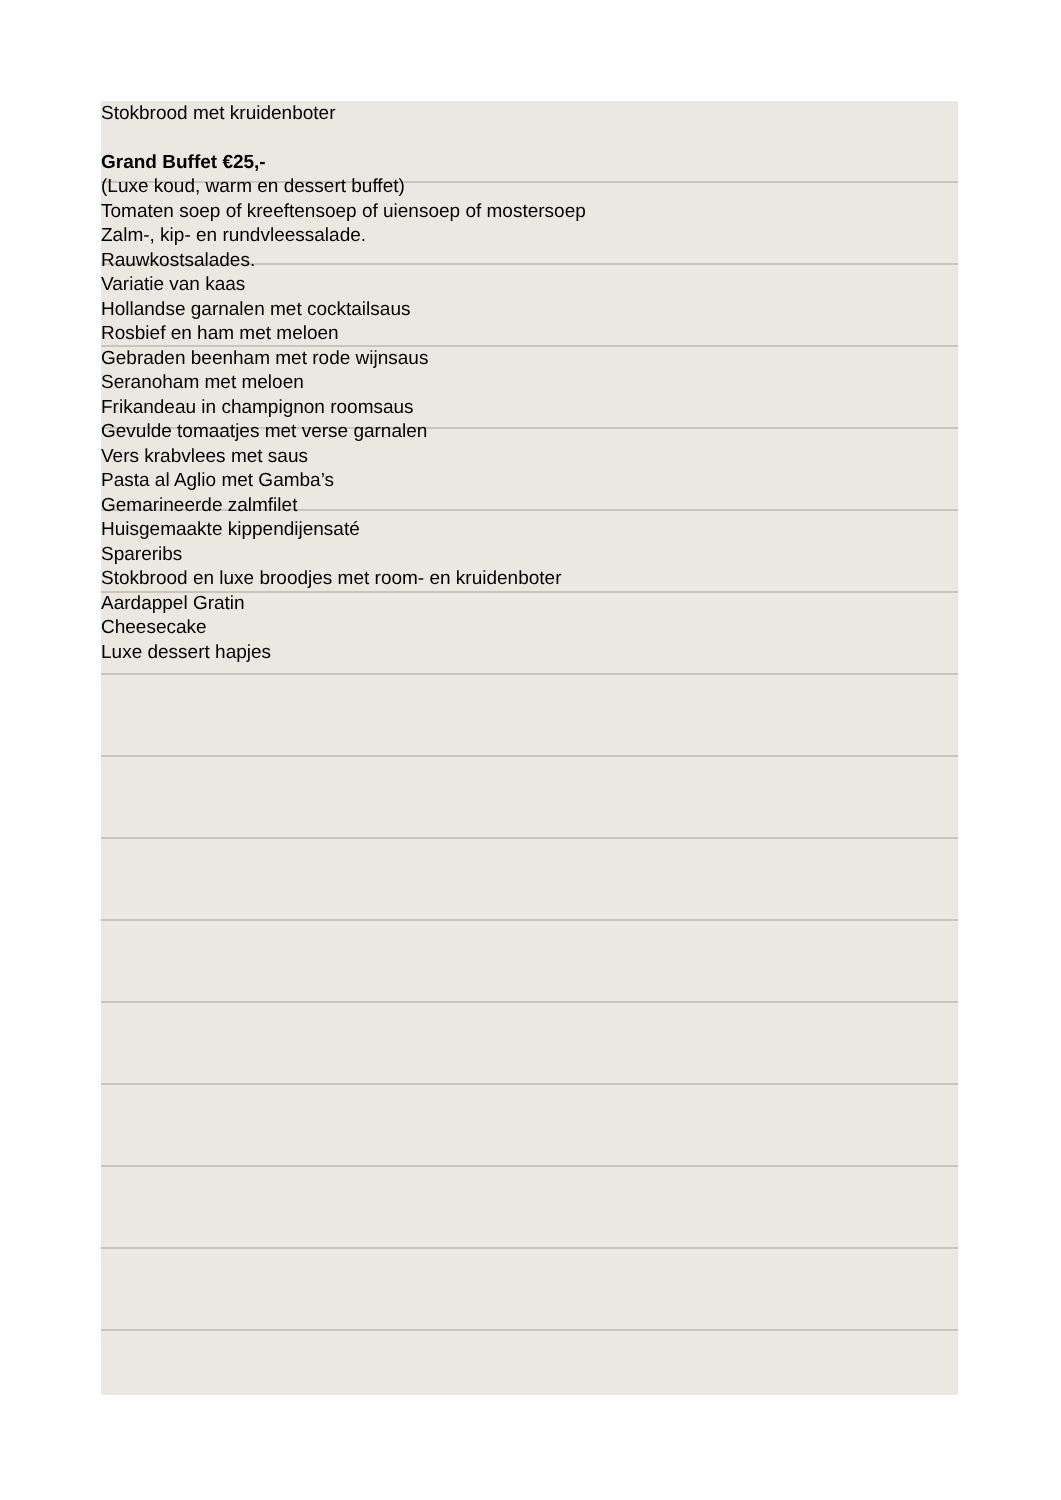Stokbrood met kruidenboter
Grand Buffet €25,-
(Luxe koud, warm en dessert buffet)
Tomaten soep of kreeftensoep of uiensoep of mostersoep
Zalm-, kip- en rundvleessalade.
Rauwkostsalades.
Variatie van kaas
Hollandse garnalen met cocktailsaus
Rosbief en ham met meloen
Gebraden beenham met rode wijnsaus
Seranoham met meloen
Frikandeau in champignon roomsaus
Gevulde tomaatjes met verse garnalen
Vers krabvlees met saus
Pasta al Aglio met Gamba’s
Gemarineerde zalmfilet
Huisgemaakte kippendijensaté
Spareribs
Stokbrood en luxe broodjes met room- en kruidenboter
Aardappel Gratin
Cheesecake
Luxe dessert hapjes